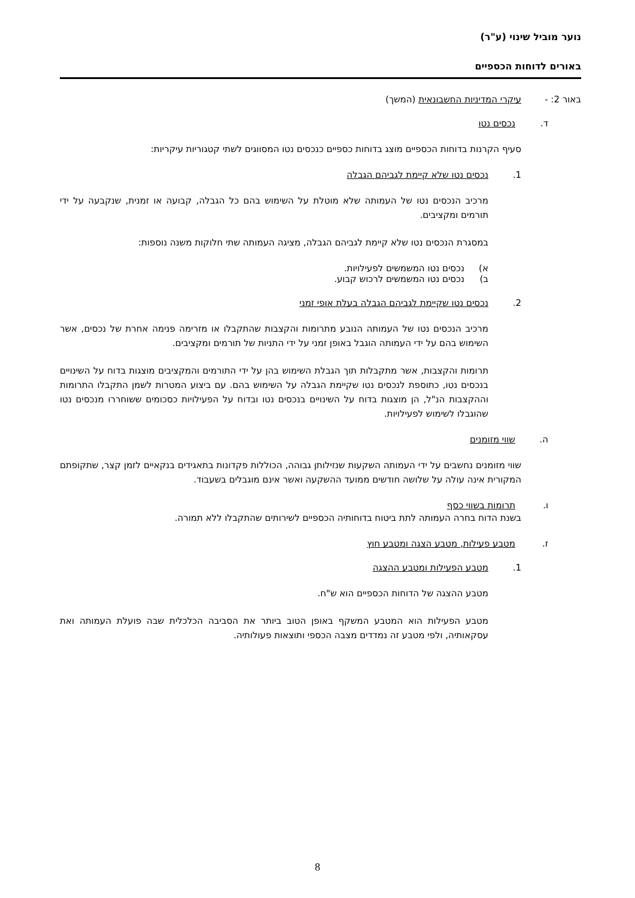נוער מוביל שינוי (ע"ר)
באורים לדוחות הכספיים
באור 2: - עיקרי המדיניות החשבונאית (המשך)
ד. נכסים נטו
סעיף הקרנות בדוחות הכספיים מוצג בדוחות כספיים כנכסים נטו המסווגים לשתי קטגוריות עיקריות:
1. נכסים נטו שלא קיימת לגביהם הגבלה
מרכיב הנכסים נטו של העמותה שלא מוטלת על השימוש בהם כל הגבלה, קבועה או זמנית, שנקבעה על ידי תורמים ומקציבים.
במסגרת הנכסים נטו שלא קיימת לגביהם הגבלה, מציגה העמותה שתי חלוקות משנה נוספות:
א) נכסים נטו המשמשים לפעילויות.
ב) נכסים נטו המשמשים לרכוש קבוע.
2. נכסים נטו שקיימת לגביהם הגבלה בעלת אופי זמני
מרכיב הנכסים נטו של העמותה הנובע מתרומות והקצבות שהתקבלו או מזרימה פנימה אחרת של נכסים, אשר השימוש בהם על ידי העמותה הוגבל באופן זמני על ידי התניות של תורמים ומקציבים.
תרומות והקצבות, אשר מתקבלות תוך הגבלת השימוש בהן על ידי התורמים והמקציבים מוצגות בדוח על השינויים בנכסים נטו, כתוספת לנכסים נטו שקיימת הגבלה על השימוש בהם. עם ביצוע המטרות לשמן התקבלו התרומות וההקצבות הנ"ל, הן מוצגות בדוח על השינויים בנכסים נטו ובדוח על הפעילויות כסכומים ששוחררו מנכסים נטו שהוגבלו לשימוש לפעילויות.
ה. שווי מזומנים
שווי מזומנים נחשבים על ידי העמותה השקעות שנזילותן גבוהה, הכוללות פקדונות בתאגידים בנקאיים לזמן קצר, שתקופתם המקורית אינה עולה על שלושה חודשים ממועד ההשקעה ואשר אינם מוגבלים בשעבוד.
ו. תרומות בשווי כסף
בשנת הדוח בחרה העמותה לתת ביטוח בדוחותיה הכספיים לשירותים שהתקבלו ללא תמורה.
ז. מטבע פעילות, מטבע הצגה ומטבע חוץ
1. מטבע הפעילות ומטבע ההצגה
מטבע ההצגה של הדוחות הכספיים הוא ש"ח.
מטבע הפעילות הוא המטבע המשקף באופן הטוב ביותר את הסביבה הכלכלית שבה פועלת העמותה ואת עסקאותיה, ולפי מטבע זה נמדדים מצבה הכספי ותוצאות פעולותיה.
8